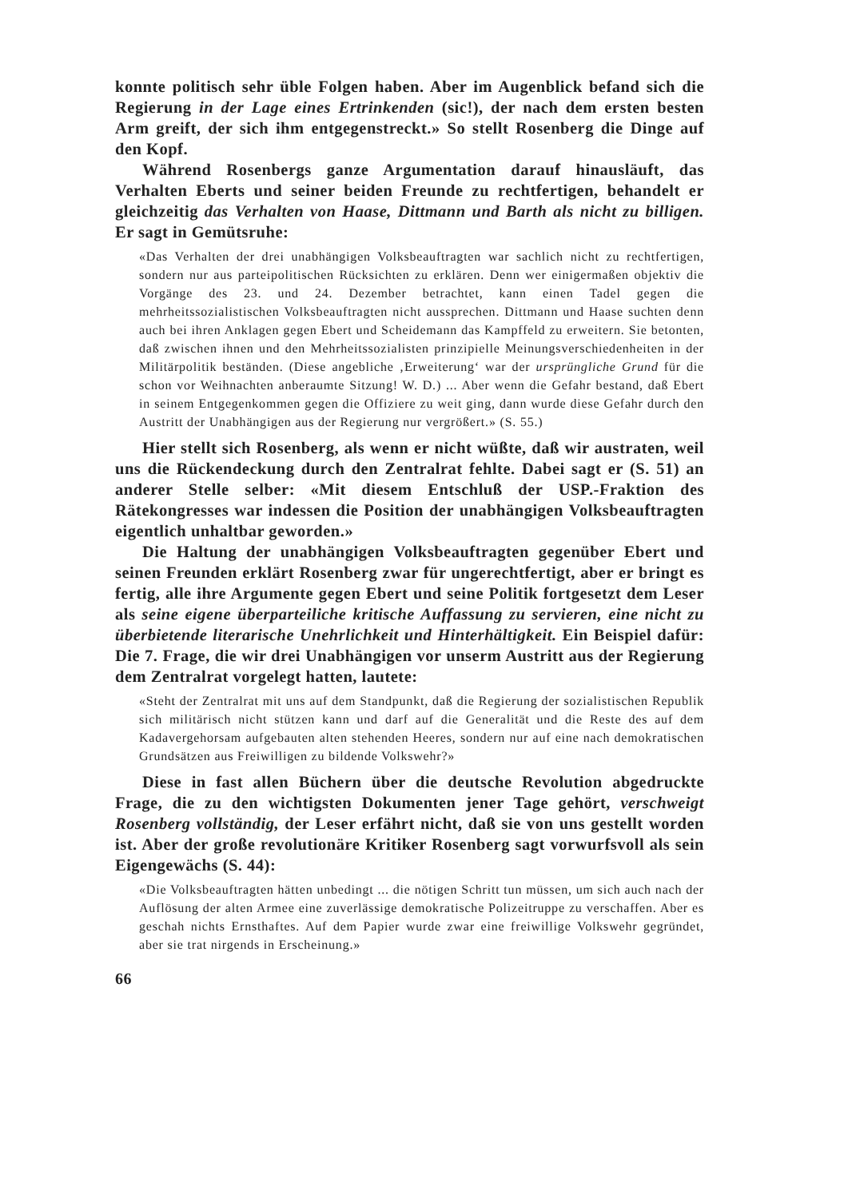konnte politisch sehr üble Folgen haben. Aber im Augenblick befand sich die Regierung in der Lage eines Ertrinkenden (sic!), der nach dem ersten besten Arm greift, der sich ihm entgegenstreckt.» So stellt Rosenberg die Dinge auf den Kopf.
Während Rosenbergs ganze Argumentation darauf hinausläuft, das Verhalten Eberts und seiner beiden Freunde zu rechtfertigen, behandelt er gleichzeitig das Verhalten von Haase, Dittmann und Barth als nicht zu billigen. Er sagt in Gemütsruhe:
«Das Verhalten der drei unabhängigen Volksbeauftragten war sachlich nicht zu rechtfertigen, sondern nur aus parteipolitischen Rücksichten zu erklären. Denn wer einigermaßen objektiv die Vorgänge des 23. und 24. Dezember betrachtet, kann einen Tadel gegen die mehrheitssozialistischen Volksbeauftragten nicht aussprechen. Dittmann und Haase suchten denn auch bei ihren Anklagen gegen Ebert und Scheidemann das Kampffeld zu erweitern. Sie betonten, daß zwischen ihnen und den Mehrheitssozialisten prinzipielle Meinungsverschiedenheiten in der Militärpolitik beständen. (Diese angebliche ‚Erweiterung‘ war der ursprüngliche Grund für die schon vor Weihnachten anberaumte Sitzung! W. D.) ... Aber wenn die Gefahr bestand, daß Ebert in seinem Entgegenkommen gegen die Offiziere zu weit ging, dann wurde diese Gefahr durch den Austritt der Unabhängigen aus der Regierung nur vergrößert.» (S. 55.)
Hier stellt sich Rosenberg, als wenn er nicht wüßte, daß wir austraten, weil uns die Rückendeckung durch den Zentralrat fehlte. Dabei sagt er (S. 51) an anderer Stelle selber: «Mit diesem Entschluß der USP.-Fraktion des Rätekongresses war indessen die Position der unabhängigen Volksbeauftragten eigentlich unhaltbar geworden.»
Die Haltung der unabhängigen Volksbeauftragten gegenüber Ebert und seinen Freunden erklärt Rosenberg zwar für ungerechtfertigt, aber er bringt es fertig, alle ihre Argumente gegen Ebert und seine Politik fortgesetzt dem Leser als seine eigene überparteiliche kritische Auffassung zu servieren, eine nicht zu überbietende literarische Unehrlichkeit und Hinterhältigkeit. Ein Beispiel dafür: Die 7. Frage, die wir drei Unabhängigen vor unserm Austritt aus der Regierung dem Zentralrat vorgelegt hatten, lautete:
«Steht der Zentralrat mit uns auf dem Standpunkt, daß die Regierung der sozialistischen Republik sich militärisch nicht stützen kann und darf auf die Generalität und die Reste des auf dem Kadavergehorsam aufgebauten alten stehenden Heeres, sondern nur auf eine nach demokratischen Grundsätzen aus Freiwilligen zu bildende Volkswehr?»
Diese in fast allen Büchern über die deutsche Revolution abgedruckte Frage, die zu den wichtigsten Dokumenten jener Tage gehört, verschweigt Rosenberg vollständig, der Leser erfährt nicht, daß sie von uns gestellt worden ist. Aber der große revolutionäre Kritiker Rosenberg sagt vorwurfsvoll als sein Eigengewächs (S. 44):
«Die Volksbeauftragten hätten unbedingt ... die nötigen Schritt tun müssen, um sich auch nach der Auflösung der alten Armee eine zuverlässige demokratische Polizeitruppe zu verschaffen. Aber es geschah nichts Ernsthaftes. Auf dem Papier wurde zwar eine freiwillige Volkswehr gegründet, aber sie trat nirgends in Erscheinung.»
66